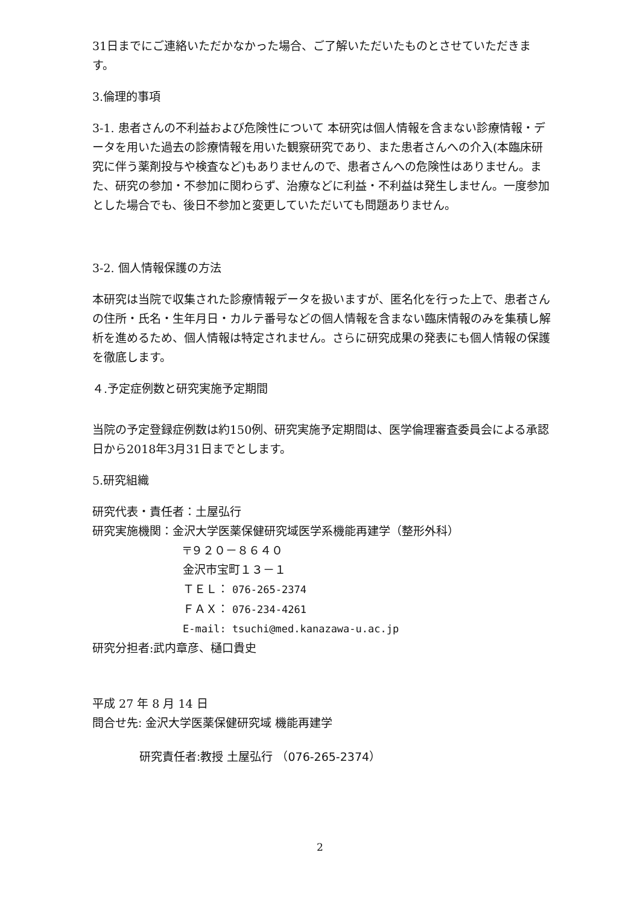31日までにご連絡いただかなかった場合、ご了解いただいたものとさせていただきます。
3.倫理的事項
3-1. 患者さんの不利益および危険性について 本研究は個人情報を含まない診療情報・データを用いた過去の診療情報を用いた観察研究であり、また患者さんへの介入(本臨床研究に伴う薬剤投与や検査など)もありませんので、患者さんへの危険性はありません。また、研究の参加・不参加に関わらず、治療などに利益・不利益は発生しません。一度参加とした場合でも、後日不参加と変更していただいても問題ありません。
3-2. 個人情報保護の方法
本研究は当院で収集された診療情報データを扱いますが、匿名化を行った上で、患者さんの住所・氏名・生年月日・カルテ番号などの個人情報を含まない臨床情報のみを集積し解析を進めるため、個人情報は特定されません。さらに研究成果の発表にも個人情報の保護を徹底します。
４.予定症例数と研究実施予定期間
当院の予定登録症例数は約150例、研究実施予定期間は、医学倫理審査委員会による承認日から2018年3月31日までとします。
5.研究組織
研究代表・責任者：土屋弘行
研究実施機関：金沢大学医薬保健研究域医学系機能再建学（整形外科）
〒９２０－８６４０
金沢市宝町１３－１
ＴＥＬ： 076-265-2374
ＦＡＸ： 076-234-4261
E-mail: tsuchi@med.kanazawa-u.ac.jp
研究分担者:武内章彦、樋口貴史
平成 27 年 8 月 14 日
問合せ先: 金沢大学医薬保健研究域 機能再建学
研究責任者:教授 土屋弘行 （076-265-2374）
2